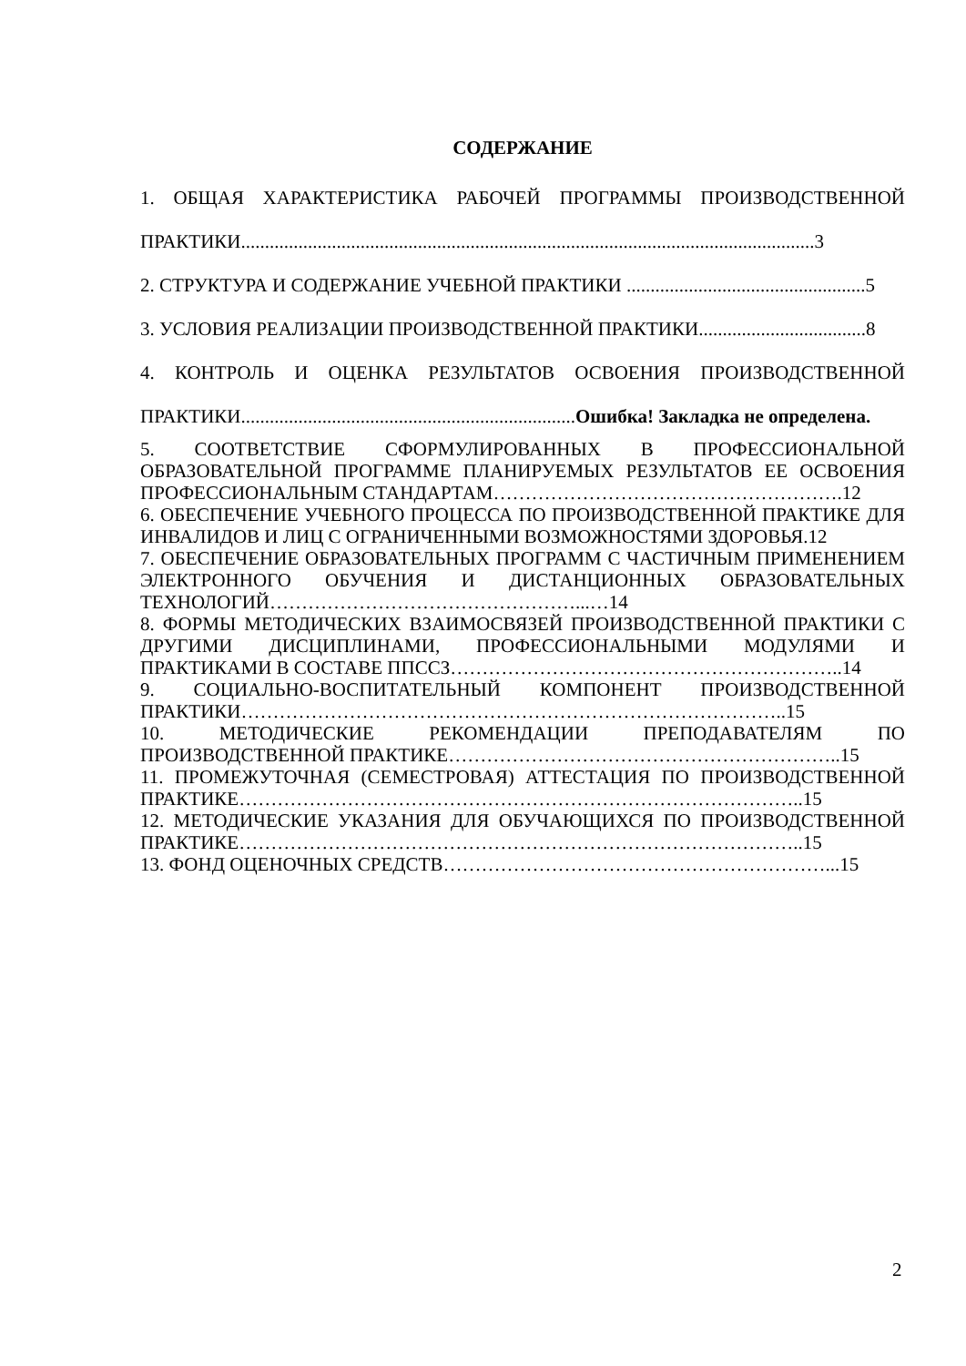СОДЕРЖАНИЕ
1. ОБЩАЯ ХАРАКТЕРИСТИКА РАБОЧЕЙ ПРОГРАММЫ ПРОИЗВОДСТВЕННОЙ ПРАКТИКИ........................................................................................................................3
2. СТРУКТУРА И СОДЕРЖАНИЕ УЧЕБНОЙ ПРАКТИКИ ..................................................5
3. УСЛОВИЯ РЕАЛИЗАЦИИ ПРОИЗВОДСТВЕННОЙ ПРАКТИКИ...................................8
4. КОНТРОЛЬ И ОЦЕНКА РЕЗУЛЬТАТОВ ОСВОЕНИЯ ПРОИЗВОДСТВЕННОЙ ПРАКТИКИ......................................................................Ошибка! Закладка не определена.
5. СООТВЕТСТВИЕ СФОРМУЛИРОВАННЫХ В ПРОФЕССИОНАЛЬНОЙ ОБРАЗОВАТЕЛЬНОЙ ПРОГРАММЕ ПЛАНИРУЕМЫХ РЕЗУЛЬТАТОВ ЕЕ ОСВОЕНИЯ ПРОФЕССИОНАЛЬНЫМ СТАНДАРТАМ……………………………………………….12
6. ОБЕСПЕЧЕНИЕ УЧЕБНОГО ПРОЦЕССА ПО ПРОИЗВОДСТВЕННОЙ ПРАКТИКЕ ДЛЯ ИНВАЛИДОВ И ЛИЦ С ОГРАНИЧЕННЫМИ ВОЗМОЖНОСТЯМИ ЗДОРОВЬЯ.12
7. ОБЕСПЕЧЕНИЕ ОБРАЗОВАТЕЛЬНЫХ ПРОГРАММ С ЧАСТИЧНЫМ ПРИМЕНЕНИЕМ ЭЛЕКТРОННОГО ОБУЧЕНИЯ И ДИСТАНЦИОННЫХ ОБРАЗОВАТЕЛЬНЫХ ТЕХНОЛОГИЙ…………………………………………...…14
8. ФОРМЫ МЕТОДИЧЕСКИХ ВЗАИМОСВЯЗЕЙ ПРОИЗВОДСТВЕННОЙ ПРАКТИКИ С ДРУГИМИ ДИСЦИПЛИНАМИ, ПРОФЕССИОНАЛЬНЫМИ МОДУЛЯМИ И ПРАКТИКАМИ В СОСТАВЕ ППССЗ……………………………………………………..14
9. СОЦИАЛЬНО-ВОСПИТАТЕЛЬНЫЙ КОМПОНЕНТ ПРОИЗВОДСТВЕННОЙ ПРАКТИКИ…………………………………………………………………………..15
10. МЕТОДИЧЕСКИЕ РЕКОМЕНДАЦИИ ПРЕПОДАВАТЕЛЯМ ПО ПРОИЗВОДСТВЕННОЙ ПРАКТИКЕ……………………………………………………..15
11. ПРОМЕЖУТОЧНАЯ (СЕМЕСТРОВАЯ) АТТЕСТАЦИЯ ПО ПРОИЗВОДСТВЕННОЙ ПРАКТИКЕ……………………………………………………………………………..15
12. МЕТОДИЧЕСКИЕ УКАЗАНИЯ ДЛЯ ОБУЧАЮЩИХСЯ ПО ПРОИЗВОДСТВЕННОЙ ПРАКТИКЕ……………………………………………………………………………..15
13. ФОНД ОЦЕНОЧНЫХ СРЕДСТВ……………………………………………………...15
2